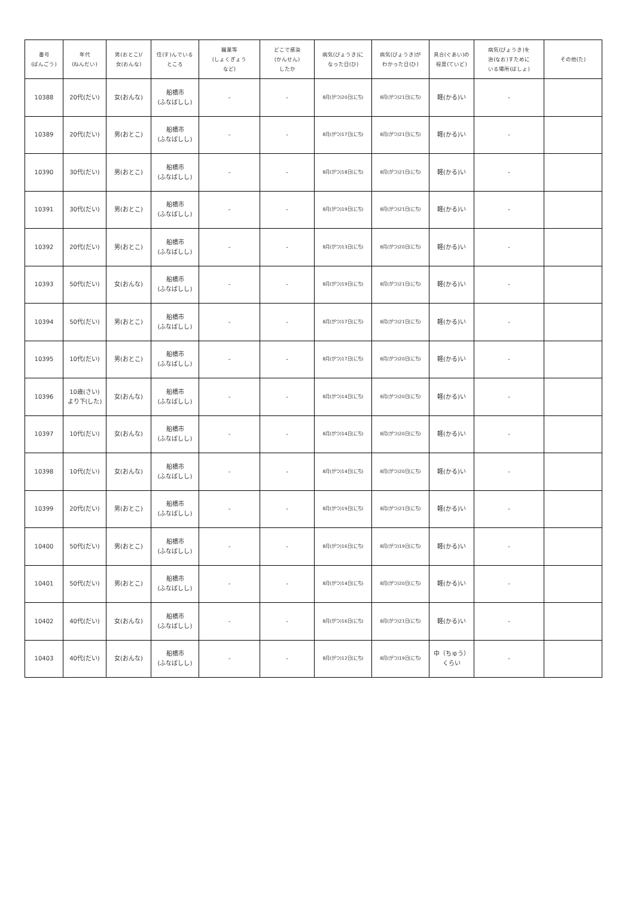| 番号 (ばんごう) | 年代 (ねんだい) | 男(おとこ)/ 女(おんな) | 住(す)んでいる ところ | 職業等 (しょくぎょう など) | どこで感染 (かんせん) したか | 病気(びょうき)に なった日(ひ) | 病気(びょうき)が わかった日(ひ) | 具合(ぐあい)の 程度(ていど) | 病気(びょうき)を 治(なお)すために いる場所(ばしょ) | その他(た) |
| --- | --- | --- | --- | --- | --- | --- | --- | --- | --- | --- |
| 10388 | 20代(だい) | 女(おんな) | 船橋市 (ふなばしし) | - | - | 8月(がつ)20日(にち) | 8月(がつ)21日(にち) | 軽(かる)い | - | |
| 10389 | 20代(だい) | 男(おとこ) | 船橋市 (ふなばしし) | - | - | 8月(がつ)17日(にち) | 8月(がつ)21日(にち) | 軽(かる)い | - | |
| 10390 | 30代(だい) | 男(おとこ) | 船橋市 (ふなばしし) | - | - | 8月(がつ)18日(にち) | 8月(がつ)21日(にち) | 軽(かる)い | - | |
| 10391 | 30代(だい) | 男(おとこ) | 船橋市 (ふなばしし) | - | - | 8月(がつ)19日(にち) | 8月(がつ)21日(にち) | 軽(かる)い | - | |
| 10392 | 20代(だい) | 男(おとこ) | 船橋市 (ふなばしし) | - | - | 8月(がつ)13日(にち) | 8月(がつ)20日(にち) | 軽(かる)い | - | |
| 10393 | 50代(だい) | 女(おんな) | 船橋市 (ふなばしし) | - | - | 8月(がつ)19日(にち) | 8月(がつ)21日(にち) | 軽(かる)い | - | |
| 10394 | 50代(だい) | 男(おとこ) | 船橋市 (ふなばしし) | - | - | 8月(がつ)17日(にち) | 8月(がつ)21日(にち) | 軽(かる)い | - | |
| 10395 | 10代(だい) | 男(おとこ) | 船橋市 (ふなばしし) | - | - | 8月(がつ)17日(にち) | 8月(がつ)20日(にち) | 軽(かる)い | - | |
| 10396 | 10歳(さい) より下(した) | 女(おんな) | 船橋市 (ふなばしし) | - | - | 8月(がつ)14日(にち) | 8月(がつ)20日(にち) | 軽(かる)い | - | |
| 10397 | 10代(だい) | 女(おんな) | 船橋市 (ふなばしし) | - | - | 8月(がつ)14日(にち) | 8月(がつ)20日(にち) | 軽(かる)い | - | |
| 10398 | 10代(だい) | 女(おんな) | 船橋市 (ふなばしし) | - | - | 8月(がつ)14日(にち) | 8月(がつ)20日(にち) | 軽(かる)い | - | |
| 10399 | 20代(だい) | 男(おとこ) | 船橋市 (ふなばしし) | - | - | 8月(がつ)19日(にち) | 8月(がつ)21日(にち) | 軽(かる)い | - | |
| 10400 | 50代(だい) | 男(おとこ) | 船橋市 (ふなばしし) | - | - | 8月(がつ)16日(にち) | 8月(がつ)19日(にち) | 軽(かる)い | - | |
| 10401 | 50代(だい) | 男(おとこ) | 船橋市 (ふなばしし) | - | - | 8月(がつ)14日(にち) | 8月(がつ)20日(にち) | 軽(かる)い | - | |
| 10402 | 40代(だい) | 女(おんな) | 船橋市 (ふなばしし) | - | - | 8月(がつ)16日(にち) | 8月(がつ)21日(にち) | 軽(かる)い | - | |
| 10403 | 40代(だい) | 女(おんな) | 船橋市 (ふなばしし) | - | - | 8月(がつ)12日(にち) | 8月(がつ)19日(にち) | 中（ちゅう） くらい | - | |